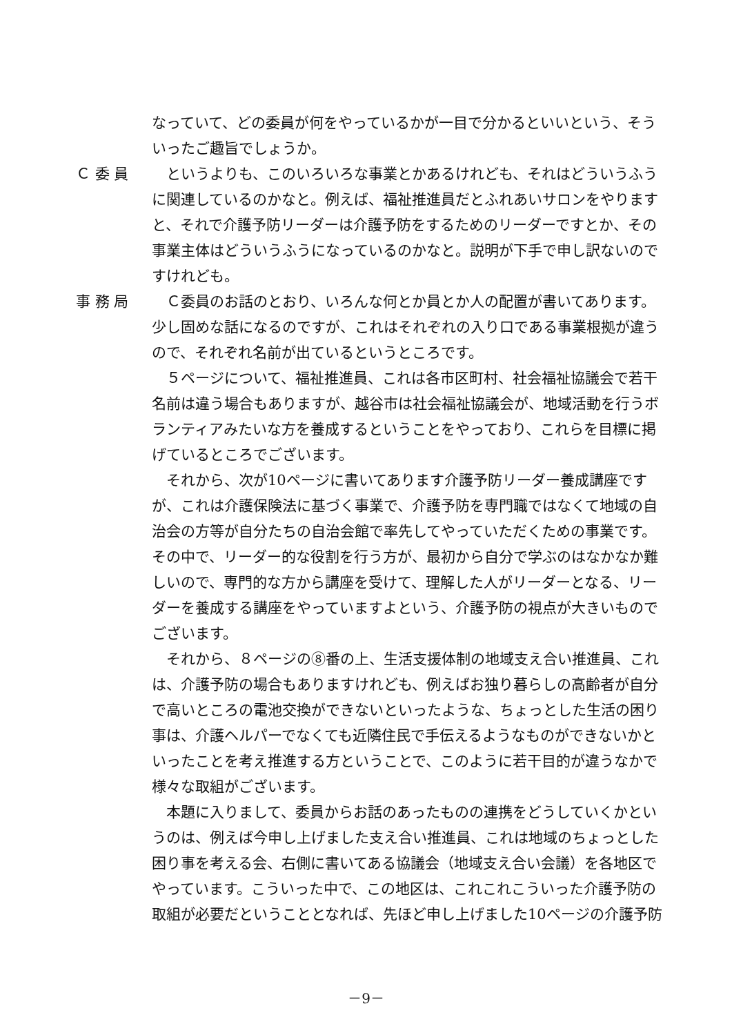なっていて、どの委員が何をやっているかが一目で分かるといいという、そういったご趣旨でしょうか。
Ｃ 委 員 というよりも、このいろいろな事業とかあるけれども、それはどういうふうに関連しているのかなと。例えば、福祉推進員だとふれあいサロンをやりますと、それで介護予防リーダーは介護予防をするためのリーダーですとか、その事業主体はどういうふうになっているのかなと。説明が下手で申し訳ないのですけれども。
事 務 局 Ｃ委員のお話のとおり、いろんな何とか員とか人の配置が書いてあります。少し固めな話になるのですが、これはそれぞれの入り口である事業根拠が違うので、それぞれ名前が出ているというところです。
５ページについて、福祉推進員、これは各市区町村、社会福祉協議会で若干名前は違う場合もありますが、越谷市は社会福祉協議会が、地域活動を行うボランティアみたいな方を養成するということをやっており、これらを目標に掲げているところでございます。
それから、次が10ページに書いてあります介護予防リーダー養成講座ですが、これは介護保険法に基づく事業で、介護予防を専門職ではなくて地域の自治会の方等が自分たちの自治会館で率先してやっていただくための事業です。その中で、リーダー的な役割を行う方が、最初から自分で学ぶのはなかなか難しいので、専門的な方から講座を受けて、理解した人がリーダーとなる、リーダーを養成する講座をやっていますよという、介護予防の視点が大きいものでございます。
それから、８ページの⑧番の上、生活支援体制の地域支え合い推進員、これは、介護予防の場合もありますけれども、例えばお独り暮らしの高齢者が自分で高いところの電池交換ができないといったような、ちょっとした生活の困り事は、介護ヘルパーでなくても近隣住民で手伝えるようなものができないかといったことを考え推進する方ということで、このように若干目的が違うなかで様々な取組がございます。
本題に入りまして、委員からお話のあったものの連携をどうしていくかというのは、例えば今申し上げました支え合い推進員、これは地域のちょっとした困り事を考える会、右側に書いてある協議会（地域支え合い会議）を各地区でやっています。こういった中で、この地区は、これこれこういった介護予防の取組が必要だということとなれば、先ほど申し上げました10ページの介護予防
－9－